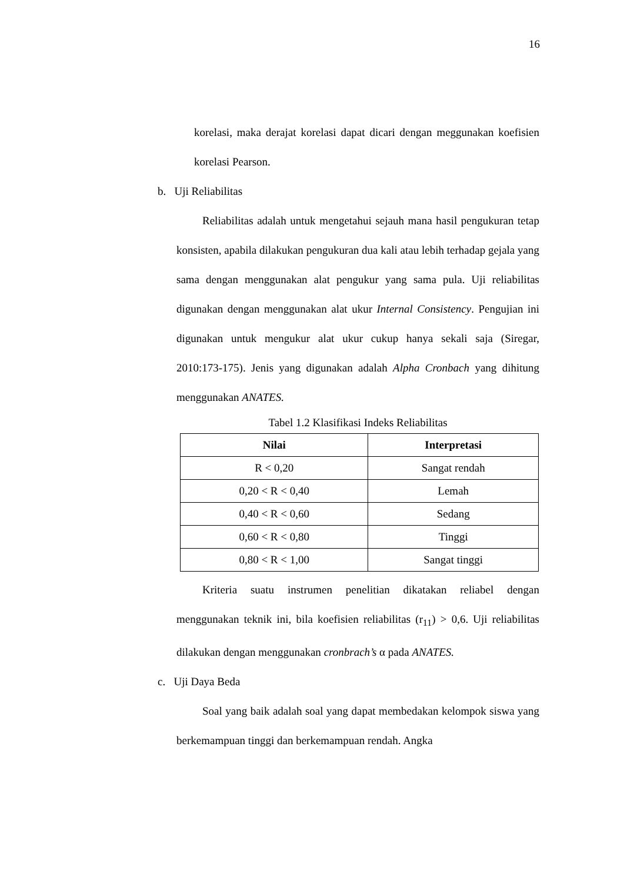16
korelasi, maka derajat korelasi dapat dicari dengan meggunakan koefisien korelasi Pearson.
b. Uji Reliabilitas
Reliabilitas adalah untuk mengetahui sejauh mana hasil pengukuran tetap konsisten, apabila dilakukan pengukuran dua kali atau lebih terhadap gejala yang sama dengan menggunakan alat pengukur yang sama pula. Uji reliabilitas digunakan dengan menggunakan alat ukur Internal Consistency. Pengujian ini digunakan untuk mengukur alat ukur cukup hanya sekali saja (Siregar, 2010:173-175). Jenis yang digunakan adalah Alpha Cronbach yang dihitung menggunakan ANATES.
Tabel 1.2 Klasifikasi Indeks Reliabilitas
| Nilai | Interpretasi |
| --- | --- |
| R < 0,20 | Sangat rendah |
| 0,20 < R < 0,40 | Lemah |
| 0,40 < R < 0,60 | Sedang |
| 0,60 < R < 0,80 | Tinggi |
| 0,80 < R < 1,00 | Sangat tinggi |
Kriteria suatu instrumen penelitian dikatakan reliabel dengan menggunakan teknik ini, bila koefisien reliabilitas (r<sub>11</sub>) > 0,6. Uji reliabilitas dilakukan dengan menggunakan cronbrach’s α pada ANATES.
c. Uji Daya Beda
Soal yang baik adalah soal yang dapat membedakan kelompok siswa yang berkemampuan tinggi dan berkemampuan rendah. Angka